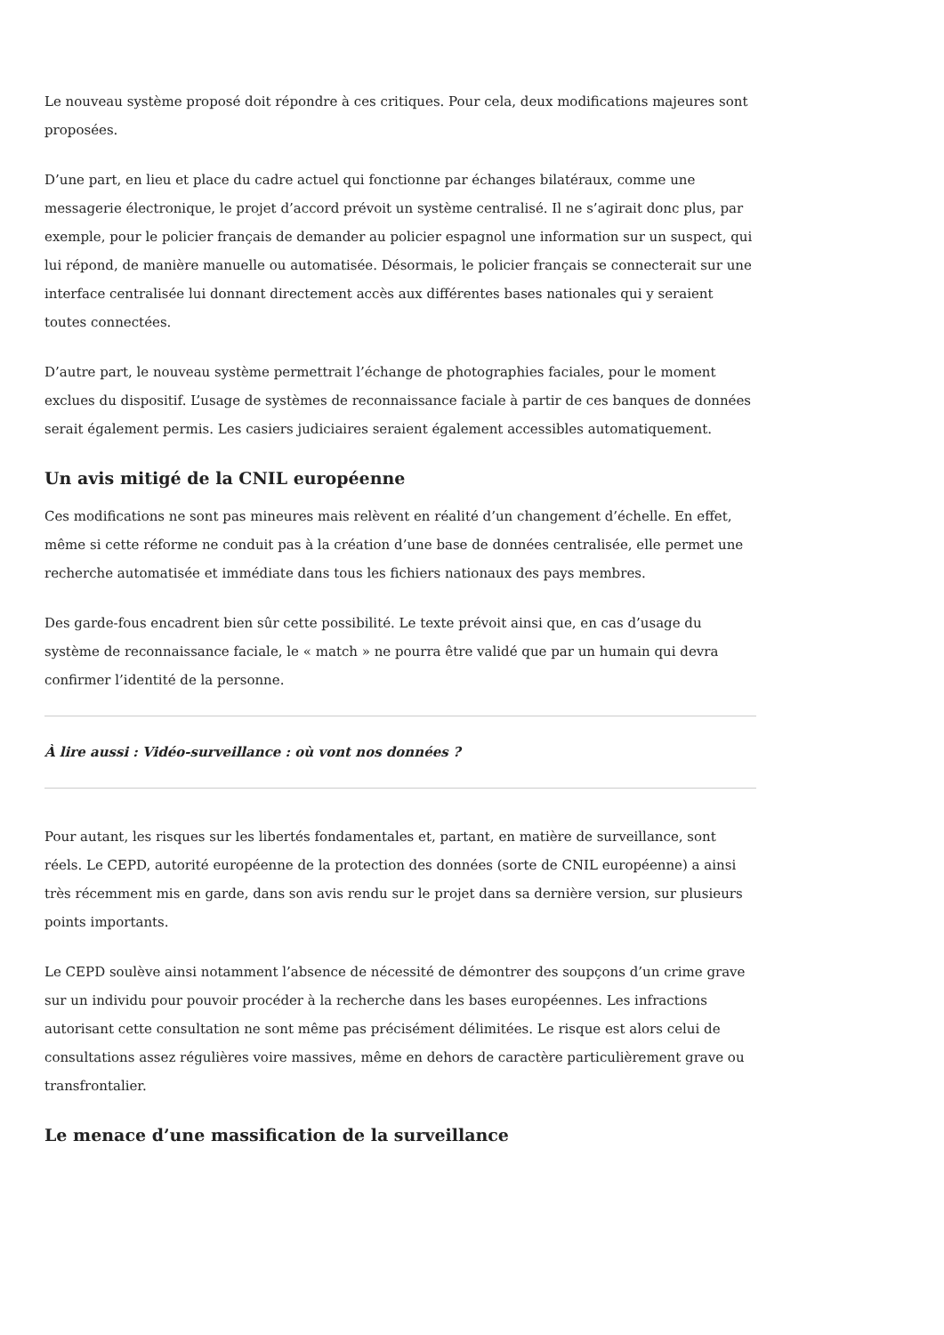Le nouveau système proposé doit répondre à ces critiques. Pour cela, deux modifications majeures sont proposées.
D’une part, en lieu et place du cadre actuel qui fonctionne par échanges bilatéraux, comme une messagerie électronique, le projet d’accord prévoit un système centralisé. Il ne s’agirait donc plus, par exemple, pour le policier français de demander au policier espagnol une information sur un suspect, qui lui répond, de manière manuelle ou automatisée. Désormais, le policier français se connecterait sur une interface centralisée lui donnant directement accès aux différentes bases nationales qui y seraient toutes connectées.
D’autre part, le nouveau système permettrait l’échange de photographies faciales, pour le moment exclues du dispositif. L’usage de systèmes de reconnaissance faciale à partir de ces banques de données serait également permis. Les casiers judiciaires seraient également accessibles automatiquement.
Un avis mitigé de la CNIL européenne
Ces modifications ne sont pas mineures mais relèvent en réalité d’un changement d’échelle. En effet, même si cette réforme ne conduit pas à la création d’une base de données centralisée, elle permet une recherche automatisée et immédiate dans tous les fichiers nationaux des pays membres.
Des garde-fous encadrent bien sûr cette possibilité. Le texte prévoit ainsi que, en cas d’usage du système de reconnaissance faciale, le « match » ne pourra être validé que par un humain qui devra confirmer l’identité de la personne.
À lire aussi : Vidéo-surveillance : où vont nos données ?
Pour autant, les risques sur les libertés fondamentales et, partant, en matière de surveillance, sont réels. Le CEPD, autorité européenne de la protection des données (sorte de CNIL européenne) a ainsi très récemment mis en garde, dans son avis rendu sur le projet dans sa dernière version, sur plusieurs points importants.
Le CEPD soulève ainsi notamment l’absence de nécessité de démontrer des soupçons d’un crime grave sur un individu pour pouvoir procéder à la recherche dans les bases européennes. Les infractions autorisant cette consultation ne sont même pas précisément délimitées. Le risque est alors celui de consultations assez régulières voire massives, même en dehors de caractère particulièrement grave ou transfrontalier.
Le menace d’une massification de la surveillance